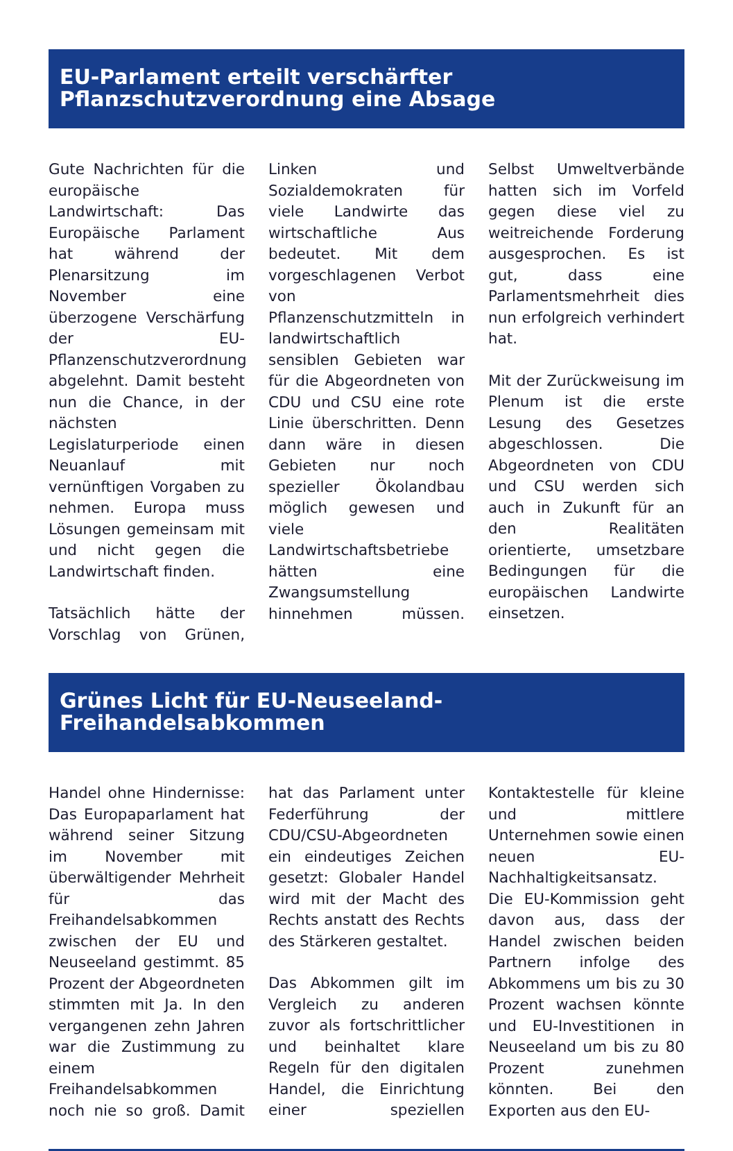EU-Parlament erteilt verschärfter Pflanzschutzverordnung eine Absage
Gute Nachrichten für die europäische Landwirtschaft: Das Europäische Parlament hat während der Plenarsitzung im November eine überzogene Verschärfung der EU-Pflanzenschutzverordnung abgelehnt. Damit besteht nun die Chance, in der nächsten Legislaturperiode einen Neuanlauf mit vernünftigen Vorgaben zu nehmen. Europa muss Lösungen gemeinsam mit und nicht gegen die Landwirtschaft finden.
Tatsächlich hätte der Vorschlag von Grünen, Linken und Sozialdemokraten für viele Landwirte das wirtschaftliche Aus bedeutet. Mit dem vorgeschlagenen Verbot von Pflanzenschutzmitteln in landwirtschaftlich sensiblen Gebieten war für die Abgeordneten von CDU und CSU eine rote Linie überschritten. Denn dann wäre in diesen Gebieten nur noch spezieller Ökolandbau möglich gewesen und viele Landwirtschaftsbetriebe hätten eine Zwangsumstellung hinnehmen müssen. Selbst Umweltverbände hatten sich im Vorfeld gegen diese viel zu weitreichende Forderung ausgesprochen. Es ist gut, dass eine Parlamentsmehrheit dies nun erfolgreich verhindert hat.
Mit der Zurückweisung im Plenum ist die erste Lesung des Gesetzes abgeschlossen. Die Abgeordneten von CDU und CSU werden sich auch in Zukunft für an den Realitäten orientierte, umsetzbare Bedingungen für die europäischen Landwirte einsetzen.
Grünes Licht für EU-Neuseeland-Freihandelsabkommen
Handel ohne Hindernisse: Das Europaparlament hat während seiner Sitzung im November mit überwältigender Mehrheit für das Freihandelsabkommen zwischen der EU und Neuseeland gestimmt. 85 Prozent der Abgeordneten stimmten mit Ja. In den vergangenen zehn Jahren war die Zustimmung zu einem Freihandelsabkommen noch nie so groß. Damit hat das Parlament unter Federführung der CDU/CSU-Abgeordneten ein eindeutiges Zeichen gesetzt: Globaler Handel wird mit der Macht des Rechts anstatt des Rechts des Stärkeren gestaltet.
Das Abkommen gilt im Vergleich zu anderen zuvor als fortschrittlicher und beinhaltet klare Regeln für den digitalen Handel, die Einrichtung einer speziellen Kontaktestelle für kleine und mittlere Unternehmen sowie einen neuen EU-Nachhaltigkeitsansatz. Die EU-Kommission geht davon aus, dass der Handel zwischen beiden Partnern infolge des Abkommens um bis zu 30 Prozent wachsen könnte und EU-Investitionen in Neuseeland um bis zu 80 Prozent zunehmen könnten. Bei den Exporten aus den EU-